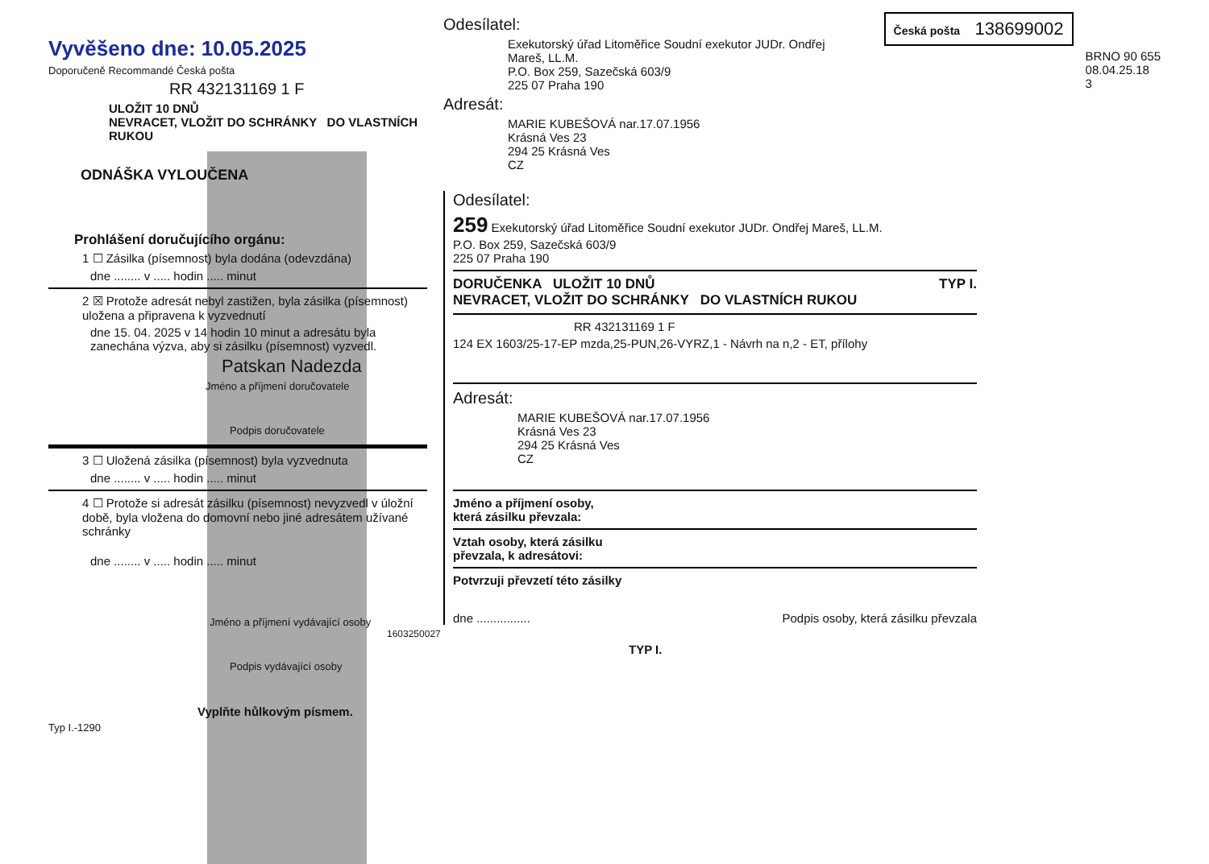Vyvěšeno dne: 10.05.2025
Doporučeně Recommandé Česká pošta
RR 432131169 1 F
ULOŽIT 10 DNŮ
NEVRACET, VLOŽIT DO SCHRÁNKY DO VLASTNÍCH RUKOU
ODNÁŠKA VYLOUČENA
Prohlášení doručujícího orgánu:
1 ☐ Zásilka (písemnost) byla dodána (odevzdána)
dne ........ v ..... hodin ..... minut
2 ☒ Protože adresát nebyl zastižen, byla zásilka (písemnost) uložena a připravena k vyzvednutí
dne 15. 04. 2025 v 14 hodin 10 minut a adresátu byla zanechána výzva, aby si zásilku (písemnost) vyzvedl.
Patskan Nadezda
Jméno a příjmení doručovatele
Podpis doručovatele
3 ☐ Uložená zásilka (písemnost) byla vyzvednuta
dne ........ v ..... hodin ..... minut
4 ☐ Protože si adresát zásilku (písemnost) nevyzvedl v úložní době, byla vložena do domovní nebo jiné adresátem užívané schránky
dne ........ v ..... hodin ..... minut
Jméno a příjmení vydávající osoby
Podpis vydávající osoby
Vyplňte hůlkovým písmem.
Typ I.-1290
Odesílatel:
Exekutorský úřad Litoměřice Soudní exekutor JUDr. Ondřej
Mareš, LL.M.
P.O. Box 259, Sazečská 603/9
225 07 Praha 190
Adresát:
MARIE KUBEŠOVÁ nar.17.07.1956
Krásná Ves 23
294 25 Krásná Ves
CZ
Česká pošta 138699002
BRNO 90 655
08.04.25.18
3
Odesílatel:
259 Exekutorský úřad Litoměřice Soudní exekutor JUDr. Ondřej Mareš, LL.M.
P.O. Box 259, Sazečská 603/9
225 07 Praha 190
DORUČENKA ULOŽIT 10 DNŮ TYP I.
NEVRACET, VLOŽIT DO SCHRÁNKY DO VLASTNÍCH RUKOU
RR 432131169 1 F
124 EX 1603/25-17-EP mzda,25-PUN,26-VYRZ,1 - Návrh na n,2 - ET, přílohy
Adresát:
MARIE KUBEŠOVÁ nar.17.07.1956
Krásná Ves 23
294 25 Krásná Ves
CZ
Jméno a příjmení osoby,
která zásilku převzala:
Vztah osoby, která zásilku
převzala, k adresátovi:
Potvrzuji převzetí této zásilky
dne ................ Podpis osoby, která zásilku převzala
1603250027
TYP I.